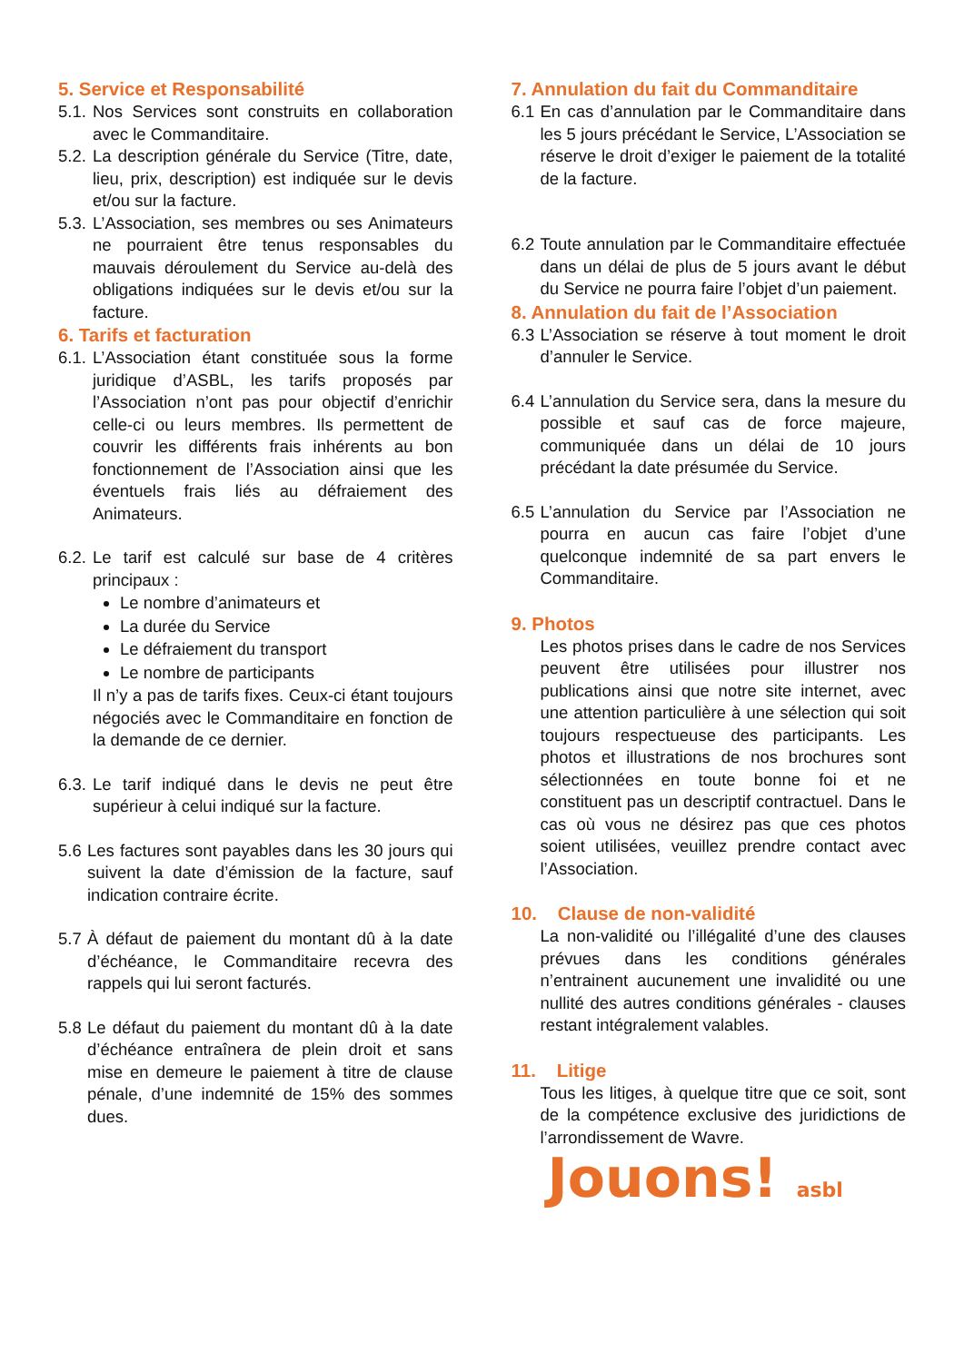5. Service et Responsabilité
5.1. Nos Services sont construits en collaboration avec le Commanditaire.
5.2. La description générale du Service (Titre, date, lieu, prix, description) est indiquée sur le devis et/ou sur la facture.
5.3. L’Association, ses membres ou ses Animateurs ne pourraient être tenus responsables du mauvais déroulement du Service au-delà des obligations indiquées sur le devis et/ou sur la facture.
6. Tarifs et facturation
6.1. L’Association étant constituée sous la forme juridique d’ASBL, les tarifs proposés par l’Association n’ont pas pour objectif d’enrichir celle-ci ou leurs membres. Ils permettent de couvrir les différents frais inhérents au bon fonctionnement de l’Association ainsi que les éventuels frais liés au défraiement des Animateurs.
6.2. Le tarif est calculé sur base de 4 critères principaux :
Le nombre d’animateurs et
La durée du Service
Le défraiement du transport
Le nombre de participants
Il n’y a pas de tarifs fixes. Ceux-ci étant toujours négociés avec le Commanditaire en fonction de la demande de ce dernier.
6.3. Le tarif indiqué dans le devis ne peut être supérieur à celui indiqué sur la facture.
5.6 Les factures sont payables dans les 30 jours qui suivent la date d’émission de la facture, sauf indication contraire écrite.
5.7 À défaut de paiement du montant dû à la date d’échéance, le Commanditaire recevra des rappels qui lui seront facturés.
5.8 Le défaut du paiement du montant dû à la date d’échéance entraînera de plein droit et sans mise en demeure le paiement à titre de clause pénale, d’une indemnité de 15% des sommes dues.
7. Annulation du fait du Commanditaire
6.1 En cas d’annulation par le Commanditaire dans les 5 jours précédant le Service, L’Association se réserve le droit d’exiger le paiement de la totalité de la facture.
6.2 Toute annulation par le Commanditaire effectuée dans un délai de plus de 5 jours avant le début du Service ne pourra faire l’objet d’un paiement.
8. Annulation du fait de l’Association
6.3 L’Association se réserve à tout moment le droit d’annuler le Service.
6.4 L’annulation du Service sera, dans la mesure du possible et sauf cas de force majeure, communiquée dans un délai de 10 jours précédant la date présumée du Service.
6.5 L’annulation du Service par l’Association ne pourra en aucun cas faire l’objet d’une quelconque indemnité de sa part envers le Commanditaire.
9. Photos
Les photos prises dans le cadre de nos Services peuvent être utilisées pour illustrer nos publications ainsi que notre site internet, avec une attention particulière à une sélection qui soit toujours respectueuse des participants. Les photos et illustrations de nos brochures sont sélectionnées en toute bonne foi et ne constituent pas un descriptif contractuel. Dans le cas où vous ne désirez pas que ces photos soient utilisées, veuillez prendre contact avec l’Association.
10. Clause de non-validité
La non-validité ou l’illégalité d’une des clauses prévues dans les conditions générales n’entrainent aucunement une invalidité ou une nullité des autres conditions générales - clauses restant intégralement valables.
11. Litige
Tous les litiges, à quelque titre que ce soit, sont de la compétence exclusive des juridictions de l’arrondissement de Wavre.
Jouons! asbl